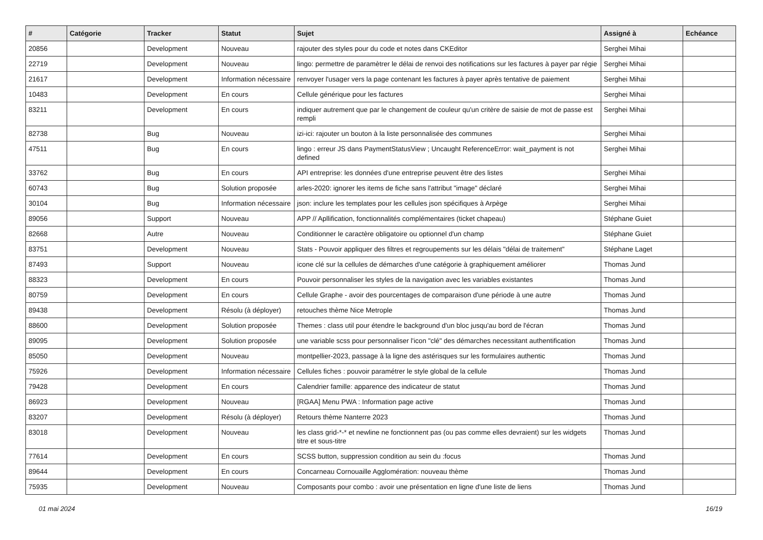| # | Catégorie | Tracker | Statut | Sujet | Assigné à | Echéance |
| --- | --- | --- | --- | --- | --- | --- |
| 20856 | | Development | Nouveau | rajouter des styles pour du code et notes dans CKEditor | Serghei Mihai | |
| 22719 | | Development | Nouveau | lingo: permettre de paramètrer le délai de renvoi des notifications sur les factures à payer par régie | Serghei Mihai | |
| 21617 | | Development | Information nécessaire | renvoyer l'usager vers la page contenant les factures à payer après tentative de paiement | Serghei Mihai | |
| 10483 | | Development | En cours | Cellule générique pour les factures | Serghei Mihai | |
| 83211 | | Development | En cours | indiquer autrement que par le changement de couleur qu'un critère de saisie de mot de passe est rempli | Serghei Mihai | |
| 82738 | | Bug | Nouveau | izi-ici: rajouter un bouton à la liste personnalisée des communes | Serghei Mihai | |
| 47511 | | Bug | En cours | lingo : erreur JS dans PaymentStatusView ; Uncaught ReferenceError: wait_payment is not defined | Serghei Mihai | |
| 33762 | | Bug | En cours | API entreprise: les données d'une entreprise peuvent être des listes | Serghei Mihai | |
| 60743 | | Bug | Solution proposée | arles-2020: ignorer les items de fiche sans l'attribut "image" déclaré | Serghei Mihai | |
| 30104 | | Bug | Information nécessaire | json: inclure les templates pour les cellules json spécifiques à Arpège | Serghei Mihai | |
| 89056 | | Support | Nouveau | APP // Apllification, fonctionnalités complémentaires (ticket chapeau) | Stéphane Guiet | |
| 82668 | | Autre | Nouveau | Conditionner le caractère obligatoire ou optionnel d'un champ | Stéphane Guiet | |
| 83751 | | Development | Nouveau | Stats - Pouvoir appliquer des filtres et regroupements sur les délais "délai de traitement" | Stéphane Laget | |
| 87493 | | Support | Nouveau | icone clé sur la cellules de démarches d'une catégorie à graphiquement améliorer | Thomas Jund | |
| 88323 | | Development | En cours | Pouvoir personnaliser les styles de la navigation avec les variables existantes | Thomas Jund | |
| 80759 | | Development | En cours | Cellule Graphe - avoir des pourcentages de comparaison d'une période à une autre | Thomas Jund | |
| 89438 | | Development | Résolu (à déployer) | retouches thème Nice Metrople | Thomas Jund | |
| 88600 | | Development | Solution proposée | Themes : class util pour étendre le background d'un bloc jusqu'au bord de l'écran | Thomas Jund | |
| 89095 | | Development | Solution proposée | une variable scss pour personnaliser l'icon "clé" des démarches necessitant authentification | Thomas Jund | |
| 85050 | | Development | Nouveau | montpellier-2023, passage à la ligne des astérisques sur les formulaires authentic | Thomas Jund | |
| 75926 | | Development | Information nécessaire | Cellules fiches : pouvoir paramétrer le style global de la cellule | Thomas Jund | |
| 79428 | | Development | En cours | Calendrier famille: apparence des indicateur de statut | Thomas Jund | |
| 86923 | | Development | Nouveau | [RGAA] Menu PWA : Information page active | Thomas Jund | |
| 83207 | | Development | Résolu (à déployer) | Retours thème Nanterre 2023 | Thomas Jund | |
| 83018 | | Development | Nouveau | les class grid-*-* et newline ne fonctionnent pas (ou pas comme elles devraient) sur les widgets titre et sous-titre | Thomas Jund | |
| 77614 | | Development | En cours | SCSS button, suppression condition au sein du :focus | Thomas Jund | |
| 89644 | | Development | En cours | Concarneau Cornouaille Agglomération: nouveau thème | Thomas Jund | |
| 75935 | | Development | Nouveau | Composants pour combo : avoir une présentation en ligne d'une liste de liens | Thomas Jund | |
01 mai 2024 16/19